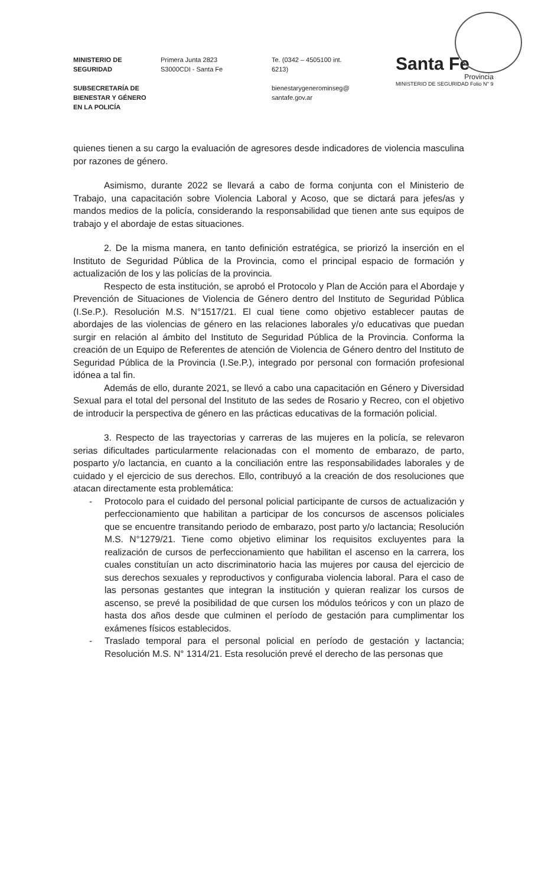MINISTERIO DE
SEGURIDAD
SUBSECRETARÍA DE
BIENESTAR Y GÉNERO
EN LA POLICÍA
Primera Junta 2823
S3000CDI - Santa Fe
Te. (0342 – 4505100 int.
6213)
bienestarygenerominseg@
santafe.gov.ar
Santa Fe
Provincia
MINISTERIO DE SEGURIDAD Folio N° 9
quienes tienen a su cargo la evaluación de agresores desde indicadores de violencia masculina por razones de género.
Asimismo, durante 2022 se llevará a cabo de forma conjunta con el Ministerio de Trabajo, una capacitación sobre Violencia Laboral y Acoso, que se dictará para jefes/as y mandos medios de la policía, considerando la responsabilidad que tienen ante sus equipos de trabajo y el abordaje de estas situaciones.
2. De la misma manera, en tanto definición estratégica, se priorizó la inserción en el Instituto de Seguridad Pública de la Provincia, como el principal espacio de formación y actualización de los y las policías de la provincia.
Respecto de esta institución, se aprobó el Protocolo y Plan de Acción para el Abordaje y Prevención de Situaciones de Violencia de Género dentro del Instituto de Seguridad Pública (I.Se.P.). Resolución M.S. N°1517/21. El cual tiene como objetivo establecer pautas de abordajes de las violencias de género en las relaciones laborales y/o educativas que puedan surgir en relación al ámbito del Instituto de Seguridad Pública de la Provincia. Conforma la creación de un Equipo de Referentes de atención de Violencia de Género dentro del Instituto de Seguridad Pública de la Provincia (I.Se.P.), integrado por personal con formación profesional idónea a tal fin.
Además de ello, durante 2021, se llevó a cabo una capacitación en Género y Diversidad Sexual para el total del personal del Instituto de las sedes de Rosario y Recreo, con el objetivo de introducir la perspectiva de género en las prácticas educativas de la formación policial.
3. Respecto de las trayectorias y carreras de las mujeres en la policía, se relevaron serias dificultades particularmente relacionadas con el momento de embarazo, de parto, posparto y/o lactancia, en cuanto a la conciliación entre las responsabilidades laborales y de cuidado y el ejercicio de sus derechos. Ello, contribuyó a la creación de dos resoluciones que atacan directamente esta problemática:
- Protocolo para el cuidado del personal policial participante de cursos de actualización y perfeccionamiento que habilitan a participar de los concursos de ascensos policiales que se encuentre transitando periodo de embarazo, post parto y/o lactancia; Resolución M.S. N°1279/21. Tiene como objetivo eliminar los requisitos excluyentes para la realización de cursos de perfeccionamiento que habilitan el ascenso en la carrera, los cuales constituían un acto discriminatorio hacia las mujeres por causa del ejercicio de sus derechos sexuales y reproductivos y configuraba violencia laboral. Para el caso de las personas gestantes que integran la institución y quieran realizar los cursos de ascenso, se prevé la posibilidad de que cursen los módulos teóricos y con un plazo de hasta dos años desde que culminen el período de gestación para cumplimentar los exámenes físicos establecidos.
- Traslado temporal para el personal policial en período de gestación y lactancia; Resolución M.S. N° 1314/21. Esta resolución prevé el derecho de las personas que